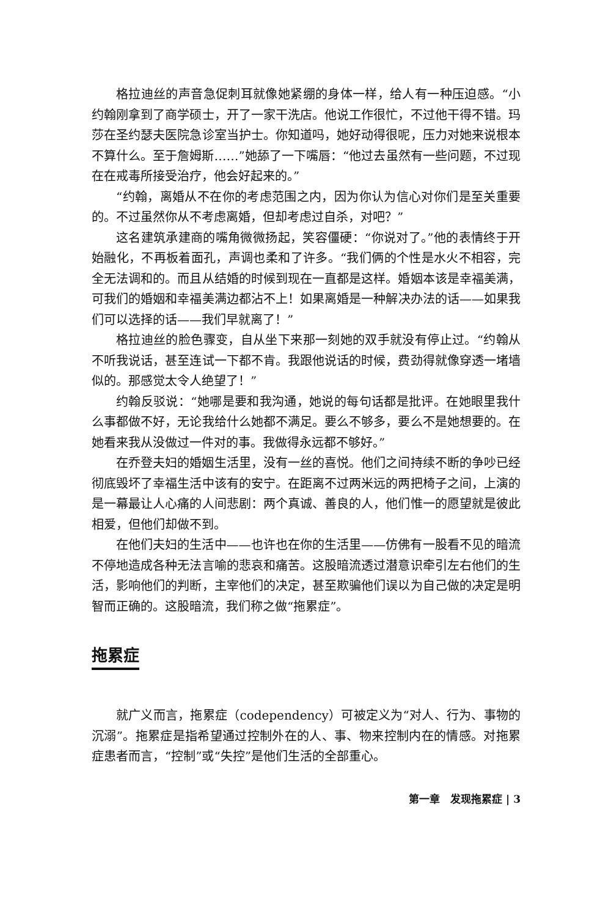格拉迪丝的声音急促刺耳就像她紧绷的身体一样，给人有一种压迫感。“小约翰刚拿到了商学硕士，开了一家干洗店。他说工作很忙，不过他干得不错。玛莎在圣约瑟夫医院急诊室当护士。你知道吗，她好动得很呢，压力对她来说根本不算什么。至于詹姆斯……”她舔了一下嘴唇：“他过去虽然有一些问题，不过现在在戒毒所接受治疗，他会好起来的。”
“约翰，离婚从不在你的考虑范围之内，因为你认为信心对你们是至关重要的。不过虽然你从不考虑离婚，但却考虑过自杀，对吧？”
这名建筑承建商的嘴角微微扬起，笑容僵硬：“你说对了。”他的表情终于开始融化，不再板着面孔，声调也柔和了许多。“我们俩的个性是水火不相容，完全无法调和的。而且从结婚的时候到现在一直都是这样。婚姻本该是幸福美满，可我们的婚姻和幸福美满边都沾不上！如果离婚是一种解决办法的话——如果我们可以选择的话——我们早就离了！”
格拉迪丝的脸色骤变，自从坐下来那一刻她的双手就没有停止过。“约翰从不听我说话，甚至连试一下都不肯。我跟他说话的时候，费劲得就像穿透一堵墙似的。那感觉太令人绝望了！”
约翰反驳说：“她哪是要和我沟通，她说的每句话都是批评。在她眼里我什么事都做不好，无论我给什么她都不满足。要么不够多，要么不是她想要的。在她看来我从没做过一件对的事。我做得永远都不够好。”
在乔登夫妇的婚姻生活里，没有一丝的喜悦。他们之间持续不断的争吵已经彻底毁坏了幸福生活中该有的安宁。在距离不过两米远的两把椅子之间，上演的是一幕最让人心痛的人间悲剧：两个真诚、善良的人，他们惟一的愿望就是彼此相爱，但他们却做不到。
在他们夫妇的生活中——也许也在你的生活里——仿佛有一股看不见的暗流不停地造成各种无法言喻的悲哀和痛苦。这股暗流透过潜意识牵引左右他们的生活，影响他们的判断，主宰他们的决定，甚至欺骗他们误以为自己做的决定是明智而正确的。这股暗流，我们称之做“拖累症”。
拖累症
就广义而言，拖累症（codependency）可被定义为“对人、行为、事物的沉溺”。拖累症是指希望通过控制外在的人、事、物来控制内在的情感。对拖累症患者而言，“控制”或“失控”是他们生活的全部重心。
第一章　发现拖累症 | 3